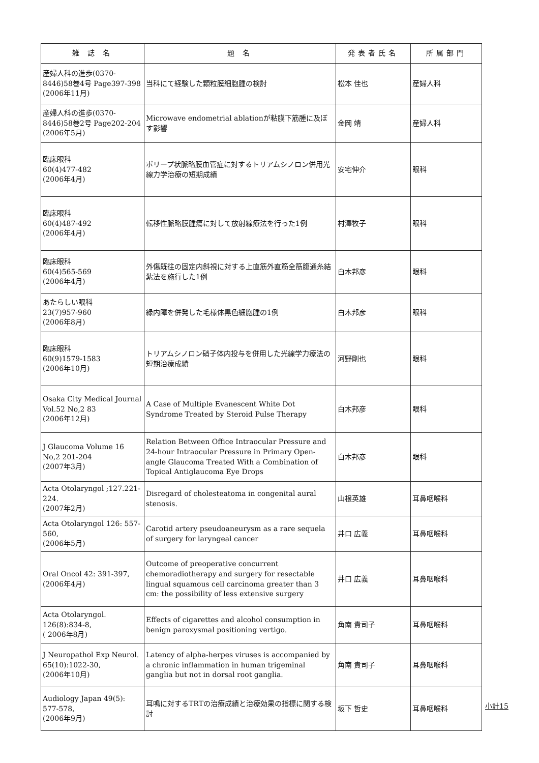| 雑 誌 名 | 題 名 | 発表者氏名 | 所属部門 |
| --- | --- | --- | --- |
| 産婦人科の進歩(0370-8446)58巻4号 Page397-398 (2006年11月) | 当科にて経験した顆粒膜細胞腫の検討 | 松本 佳也 | 産婦人科 |
| 産婦人科の進歩(0370-8446)58巻2号 Page202-204 (2006年5月) | Microwave endometrial ablationが粘膜下筋腫に及ぼす影響 | 金岡 靖 | 産婦人科 |
| 臨床眼科 60(4)477-482 (2006年4月) | ポリープ状脈略膜血管症に対するトリアムシノロン併用光線力学治療の短期成績 | 安宅伸介 | 眼科 |
| 臨床眼科 60(4)487-492 (2006年4月) | 転移性脈略膜腫瘍に対して放射線療法を行った1例 | 村澤牧子 | 眼科 |
| 臨床眼科 60(4)565-569 (2006年4月) | 外傷既往の固定内斜視に対する上直筋外直筋全筋腹通糸結紮法を施行した1例 | 白木邦彦 | 眼科 |
| あたらしい眼科 23(7)957-960 (2006年8月) | 緑内障を併発した毛様体黒色細胞腫の1例 | 白木邦彦 | 眼科 |
| 臨床眼科 60(9)1579-1583 (2006年10月) | トリアムシノロン硝子体内投与を併用した光線学力療法の短期治療成績 | 河野剛也 | 眼科 |
| Osaka City Medical Journal Vol.52 No,2 83 (2006年12月) | A Case of Multiple Evanescent White Dot Syndrome Treated by Steroid Pulse Therapy | 白木邦彦 | 眼科 |
| J Glaucoma Volume 16 No,2 201-204 (2007年3月) | Relation Between Office Intraocular Pressure and 24-hour Intraocular Pressure in Primary Open-angle Glaucoma Treated With a Combination of Topical Antiglaucoma Eye Drops | 白木邦彦 | 眼科 |
| Acta Otolaryngol ;127.221-224. (2007年2月) | Disregard of cholesteatoma in congenital aural stenosis. | 山根英雄 | 耳鼻咽喉科 |
| Acta Otolaryngol 126: 557-560, (2006年5月) | Carotid artery pseudoaneurysm as a rare sequela of surgery for laryngeal cancer | 井口 広義 | 耳鼻咽喉科 |
| Oral Oncol 42: 391-397, (2006年4月) | Outcome of preoperative concurrent chemoradiotherapy and surgery for resectable lingual squamous cell carcinoma greater than 3 cm: the possibility of less extensive surgery | 井口 広義 | 耳鼻咽喉科 |
| Acta Otolaryngol. 126(8):834-8, ( 2006年8月) | Effects of cigarettes and alcohol consumption in benign paroxysmal positioning vertigo. | 角南 貴司子 | 耳鼻咽喉科 |
| J Neuropathol Exp Neurol. 65(10):1022-30, (2006年10月) | Latency of alpha-herpes viruses is accompanied by a chronic inflammation in human trigeminal ganglia but not in dorsal root ganglia. | 角南 貴司子 | 耳鼻咽喉科 |
| Audiology Japan 49(5): 577-578, (2006年9月) | 耳鳴に対するTRTの治療成績と治療効果の指標に関する検討 | 坂下 哲史 | 耳鼻咽喉科 |
小計15